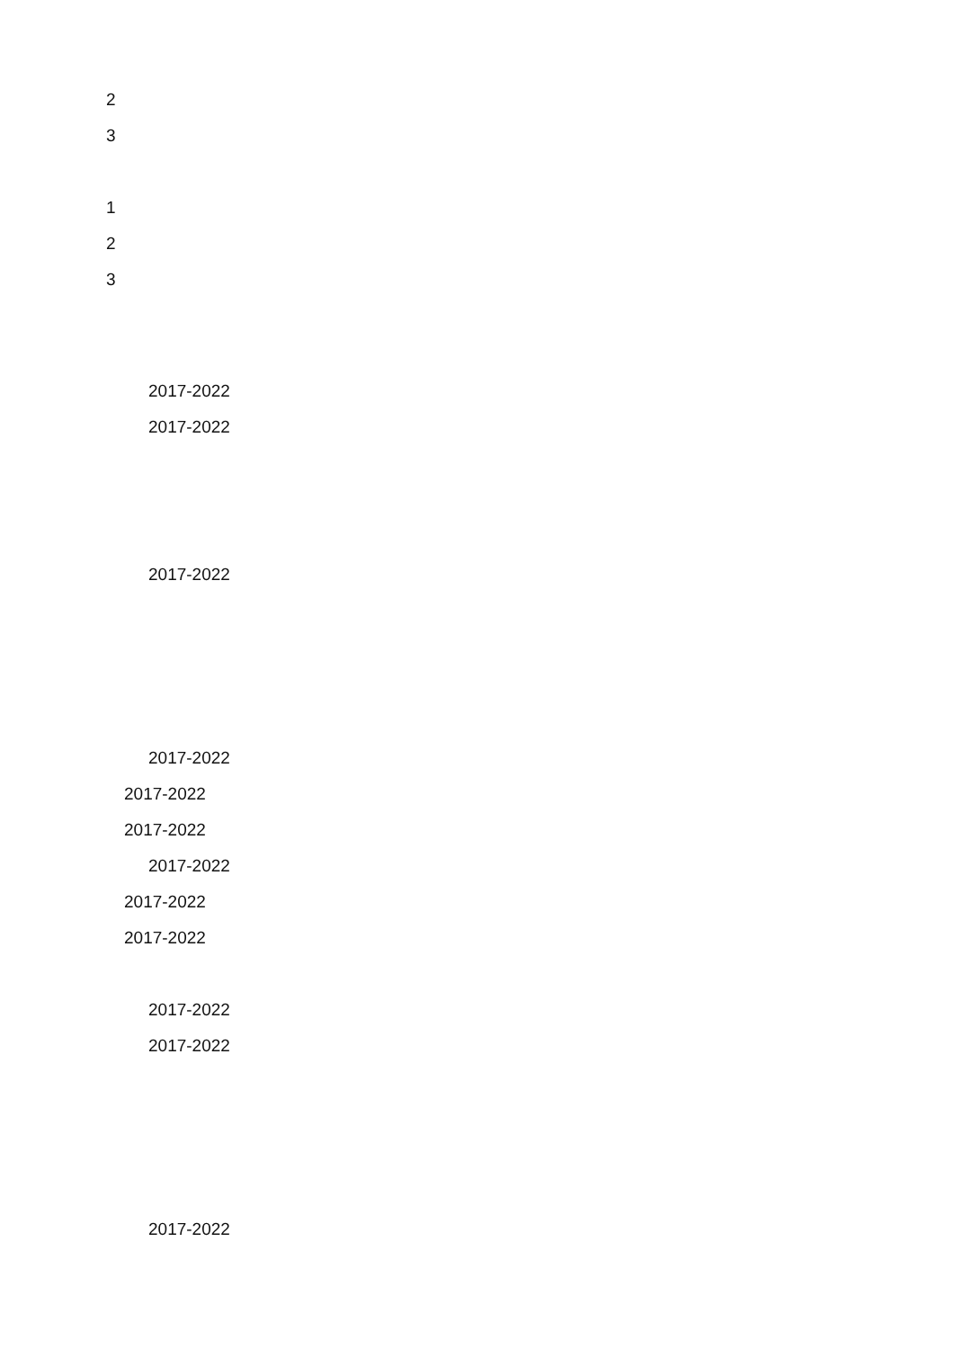2
3
1
2
3
2017-2022
2017-2022
2017-2022
2017-2022
2017-2022
2017-2022
2017-2022
2017-2022
2017-2022
2017-2022
2017-2022
2017-2022